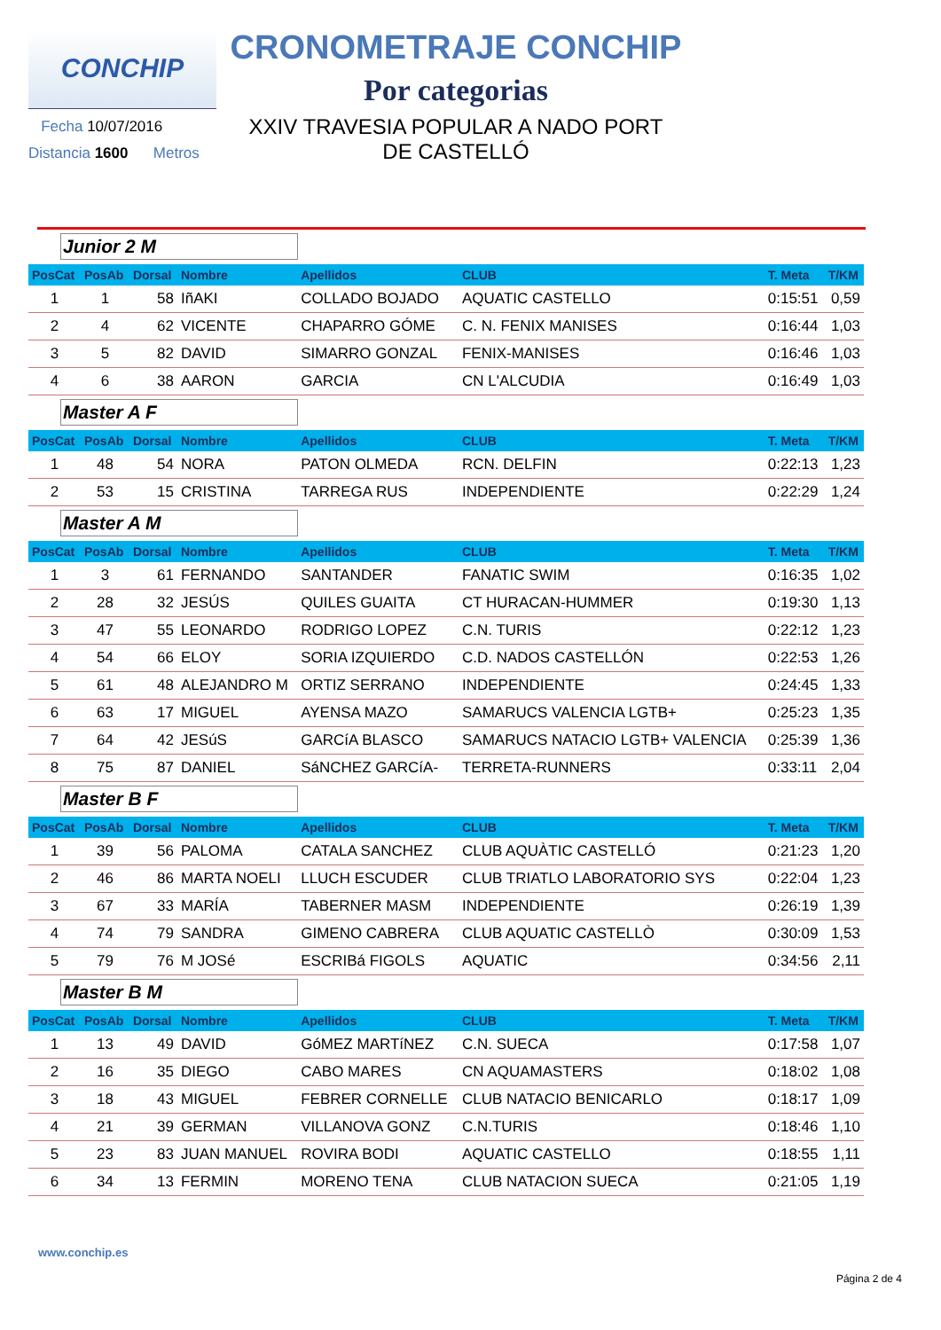CONCHIP
Fecha 10/07/2016
Distancia 1600 Metros
CRONOMETRAJE CONCHIP
Por categorias
XXIV TRAVESIA POPULAR A NADO PORT
DE CASTELLÓ
| Junior 2 M | | | | | | | |
| PosCat | PosAb | Dorsal | Nombre | Apellidos | CLUB | T. Meta | T/KM |
| 1 | 1 | 58 | IñAKI | COLLADO BOJADO | AQUATIC CASTELLO | 0:15:51 | 0,59 |
| 2 | 4 | 62 | VICENTE | CHAPARRO GÓME | C. N. FENIX MANISES | 0:16:44 | 1,03 |
| 3 | 5 | 82 | DAVID | SIMARRO GONZAL | FENIX-MANISES | 0:16:46 | 1,03 |
| 4 | 6 | 38 | AARON | GARCIA | CN L'ALCUDIA | 0:16:49 | 1,03 |
| Master A F | | | | | | | |
| PosCat | PosAb | Dorsal | Nombre | Apellidos | CLUB | T. Meta | T/KM |
| 1 | 48 | 54 | NORA | PATON OLMEDA | RCN. DELFIN | 0:22:13 | 1,23 |
| 2 | 53 | 15 | CRISTINA | TARREGA RUS | INDEPENDIENTE | 0:22:29 | 1,24 |
| Master A M | | | | | | | |
| PosCat | PosAb | Dorsal | Nombre | Apellidos | CLUB | T. Meta | T/KM |
| 1 | 3 | 61 | FERNANDO | SANTANDER | FANATIC SWIM | 0:16:35 | 1,02 |
| 2 | 28 | 32 | JESÚS | QUILES GUAITA | CT HURACAN-HUMMER | 0:19:30 | 1,13 |
| 3 | 47 | 55 | LEONARDO | RODRIGO LOPEZ | C.N. TURIS | 0:22:12 | 1,23 |
| 4 | 54 | 66 | ELOY | SORIA IZQUIERDO | C.D. NADOS CASTELLÓN | 0:22:53 | 1,26 |
| 5 | 61 | 48 | ALEJANDRO M | ORTIZ SERRANO | INDEPENDIENTE | 0:24:45 | 1,33 |
| 6 | 63 | 17 | MIGUEL | AYENSA MAZO | SAMARUCS VALENCIA LGTB+ | 0:25:23 | 1,35 |
| 7 | 64 | 42 | JESúS | GARCíA BLASCO | SAMARUCS NATACIO LGTB+ VALENCIA | 0:25:39 | 1,36 |
| 8 | 75 | 87 | DANIEL | SáNCHEZ GARCíA- | TERRETA-RUNNERS | 0:33:11 | 2,04 |
| Master B F | | | | | | | |
| PosCat | PosAb | Dorsal | Nombre | Apellidos | CLUB | T. Meta | T/KM |
| 1 | 39 | 56 | PALOMA | CATALA SANCHEZ | CLUB AQUÀTIC CASTELLÓ | 0:21:23 | 1,20 |
| 2 | 46 | 86 | MARTA NOELI | LLUCH ESCUDER | CLUB TRIATLO LABORATORIO SYS | 0:22:04 | 1,23 |
| 3 | 67 | 33 | MARÍA | TABERNER MASM | INDEPENDIENTE | 0:26:19 | 1,39 |
| 4 | 74 | 79 | SANDRA | GIMENO CABRERA | CLUB AQUATIC CASTELLÒ | 0:30:09 | 1,53 |
| 5 | 79 | 76 | M JOSé | ESCRIBá FIGOLS | AQUATIC | 0:34:56 | 2,11 |
| Master B M | | | | | | | |
| PosCat | PosAb | Dorsal | Nombre | Apellidos | CLUB | T. Meta | T/KM |
| 1 | 13 | 49 | DAVID | GóMEZ MARTíNEZ | C.N. SUECA | 0:17:58 | 1,07 |
| 2 | 16 | 35 | DIEGO | CABO MARES | CN AQUAMASTERS | 0:18:02 | 1,08 |
| 3 | 18 | 43 | MIGUEL | FEBRER CORNELLE | CLUB NATACIO BENICARLO | 0:18:17 | 1,09 |
| 4 | 21 | 39 | GERMAN | VILLANOVA GONZ | C.N.TURIS | 0:18:46 | 1,10 |
| 5 | 23 | 83 | JUAN MANUEL | ROVIRA BODI | AQUATIC CASTELLO | 0:18:55 | 1,11 |
| 6 | 34 | 13 | FERMIN | MORENO TENA | CLUB NATACION SUECA | 0:21:05 | 1,19 |
www.conchip.es
Página 2 de 4